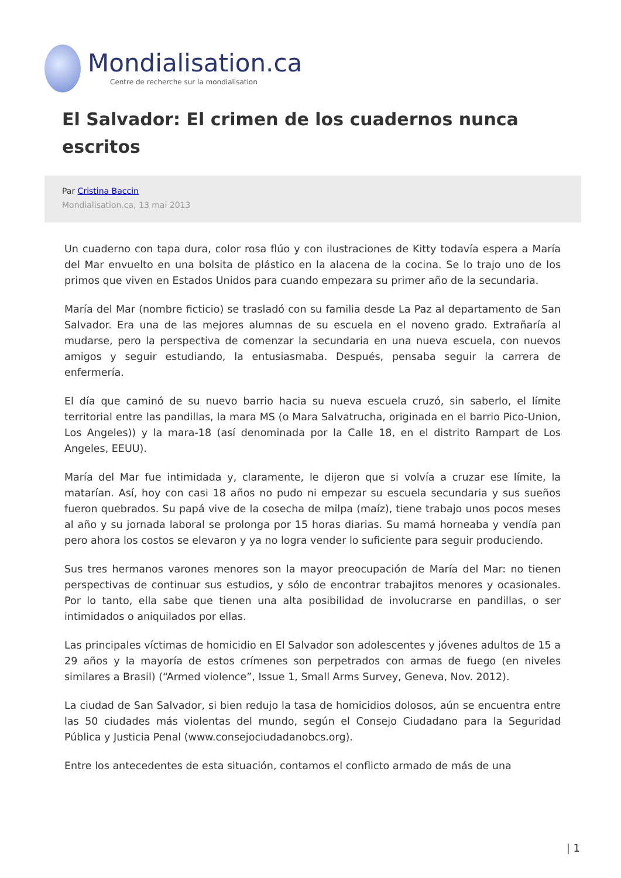Mondialisation.ca
Centre de recherche sur la mondialisation
El Salvador: El crimen de los cuadernos nunca escritos
Par Cristina Baccin
Mondialisation.ca, 13 mai 2013
Un cuaderno con tapa dura, color rosa flúo y con ilustraciones de Kitty todavía espera a María del Mar envuelto en una bolsita de plástico en la alacena de la cocina. Se lo trajo uno de los primos que viven en Estados Unidos para cuando empezara su primer año de la secundaria.
María del Mar (nombre ficticio) se trasladó con su familia desde La Paz al departamento de San Salvador. Era una de las mejores alumnas de su escuela en el noveno grado. Extrañaría al mudarse, pero la perspectiva de comenzar la secundaria en una nueva escuela, con nuevos amigos y seguir estudiando, la entusiasmaba. Después, pensaba seguir la carrera de enfermería.
El día que caminó de su nuevo barrio hacia su nueva escuela cruzó, sin saberlo, el límite territorial entre las pandillas, la mara MS (o Mara Salvatrucha, originada en el barrio Pico-Union, Los Angeles)) y la mara-18 (así denominada por la Calle 18, en el distrito Rampart de Los Angeles, EEUU).
María del Mar fue intimidada y, claramente, le dijeron que si volvía a cruzar ese límite, la matarían. Así, hoy con casi 18 años no pudo ni empezar su escuela secundaria y sus sueños fueron quebrados. Su papá vive de la cosecha de milpa (maíz), tiene trabajo unos pocos meses al año y su jornada laboral se prolonga por 15 horas diarias. Su mamá horneaba y vendía pan pero ahora los costos se elevaron y ya no logra vender lo suficiente para seguir produciendo.
Sus tres hermanos varones menores son la mayor preocupación de María del Mar: no tienen perspectivas de continuar sus estudios, y sólo de encontrar trabajitos menores y ocasionales. Por lo tanto, ella sabe que tienen una alta posibilidad de involucrarse en pandillas, o ser intimidados o aniquilados por ellas.
Las principales víctimas de homicidio en El Salvador son adolescentes y jóvenes adultos de 15 a 29 años y la mayoría de estos crímenes son perpetrados con armas de fuego (en niveles similares a Brasil) (“Armed violence”, Issue 1, Small Arms Survey, Geneva, Nov. 2012).
La ciudad de San Salvador, si bien redujo la tasa de homicidios dolosos, aún se encuentra entre las 50 ciudades más violentas del mundo, según el Consejo Ciudadano para la Seguridad Pública y Justicia Penal (www.consejociudadanobcs.org).
Entre los antecedentes de esta situación, contamos el conflicto armado de más de una
| 1